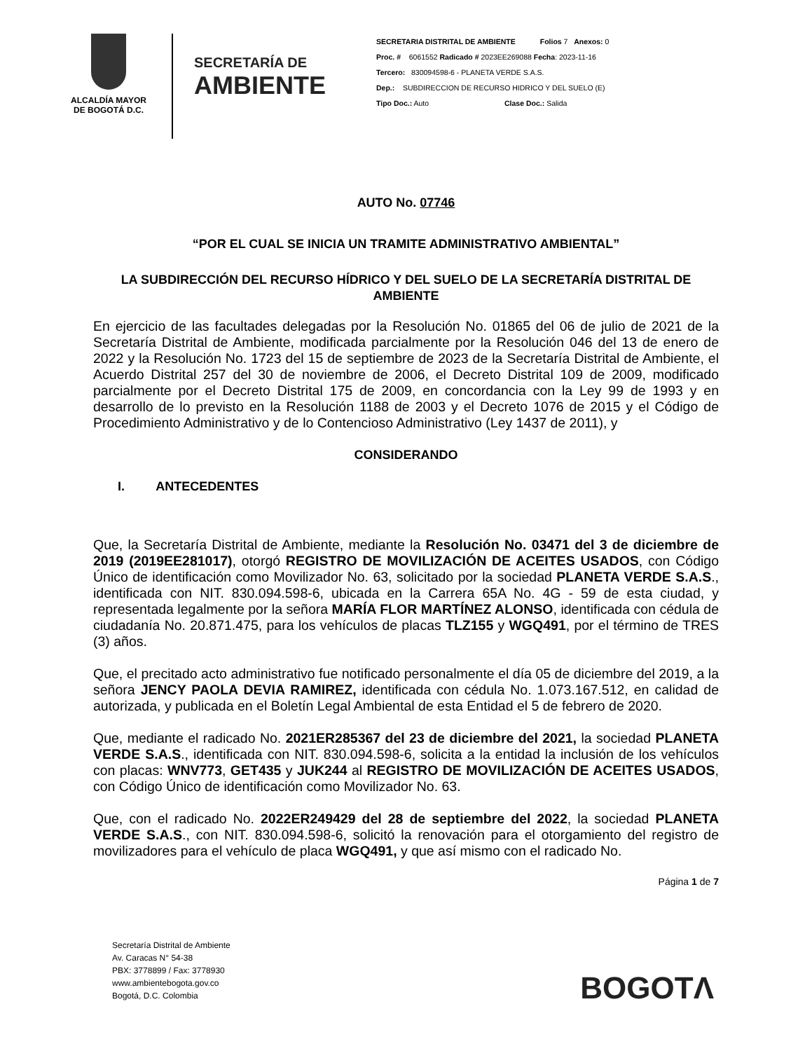ALCALDÍA MAYOR
DE BOGOTÁ D.C.
SECRETARÍA DE
AMBIENTE
SECRETARIA DISTRITAL DE AMBIENTE Folios 7 Anexos: 0
Proc. # 6061552 Radicado # 2023EE269088 Fecha: 2023-11-16
Tercero: 830094598-6 - PLANETA VERDE S.A.S.
Dep.: SUBDIRECCION DE RECURSO HIDRICO Y DEL SUELO (E)
Tipo Doc.: Auto Clase Doc.: Salida
AUTO No. 07746
“POR EL CUAL SE INICIA UN TRAMITE ADMINISTRATIVO AMBIENTAL”
LA SUBDIRECCIÓN DEL RECURSO HÍDRICO Y DEL SUELO DE LA SECRETARÍA DISTRITAL DE AMBIENTE
En ejercicio de las facultades delegadas por la Resolución No. 01865 del 06 de julio de 2021 de la Secretaría Distrital de Ambiente, modificada parcialmente por la Resolución 046 del 13 de enero de 2022 y la Resolución No. 1723 del 15 de septiembre de 2023 de la Secretaría Distrital de Ambiente, el Acuerdo Distrital 257 del 30 de noviembre de 2006, el Decreto Distrital 109 de 2009, modificado parcialmente por el Decreto Distrital 175 de 2009, en concordancia con la Ley 99 de 1993 y en desarrollo de lo previsto en la Resolución 1188 de 2003 y el Decreto 1076 de 2015 y el Código de Procedimiento Administrativo y de lo Contencioso Administrativo (Ley 1437 de 2011), y
CONSIDERANDO
I. ANTECEDENTES
Que, la Secretaría Distrital de Ambiente, mediante la Resolución No. 03471 del 3 de diciembre de 2019 (2019EE281017), otorgó REGISTRO DE MOVILIZACIÓN DE ACEITES USADOS, con Código Único de identificación como Movilizador No. 63, solicitado por la sociedad PLANETA VERDE S.A.S., identificada con NIT. 830.094.598-6, ubicada en la Carrera 65A No. 4G - 59 de esta ciudad, y representada legalmente por la señora MARÍA FLOR MARTÍNEZ ALONSO, identificada con cédula de ciudadanía No. 20.871.475, para los vehículos de placas TLZ155 y WGQ491, por el término de TRES (3) años.
Que, el precitado acto administrativo fue notificado personalmente el día 05 de diciembre del 2019, a la señora JENCY PAOLA DEVIA RAMIREZ, identificada con cédula No. 1.073.167.512, en calidad de autorizada, y publicada en el Boletín Legal Ambiental de esta Entidad el 5 de febrero de 2020.
Que, mediante el radicado No. 2021ER285367 del 23 de diciembre del 2021, la sociedad PLANETA VERDE S.A.S., identificada con NIT. 830.094.598-6, solicita a la entidad la inclusión de los vehículos con placas: WNV773, GET435 y JUK244 al REGISTRO DE MOVILIZACIÓN DE ACEITES USADOS, con Código Único de identificación como Movilizador No. 63.
Que, con el radicado No. 2022ER249429 del 28 de septiembre del 2022, la sociedad PLANETA VERDE S.A.S., con NIT. 830.094.598-6, solicitó la renovación para el otorgamiento del registro de movilizadores para el vehículo de placa WGQ491, y que así mismo con el radicado No.
Página 1 de 7
Secretaría Distrital de Ambiente
Av. Caracas N° 54-38
PBX: 3778899 / Fax: 3778930
www.ambientebogota.gov.co
Bogotá, D.C. Colombia
BOGOTΛ